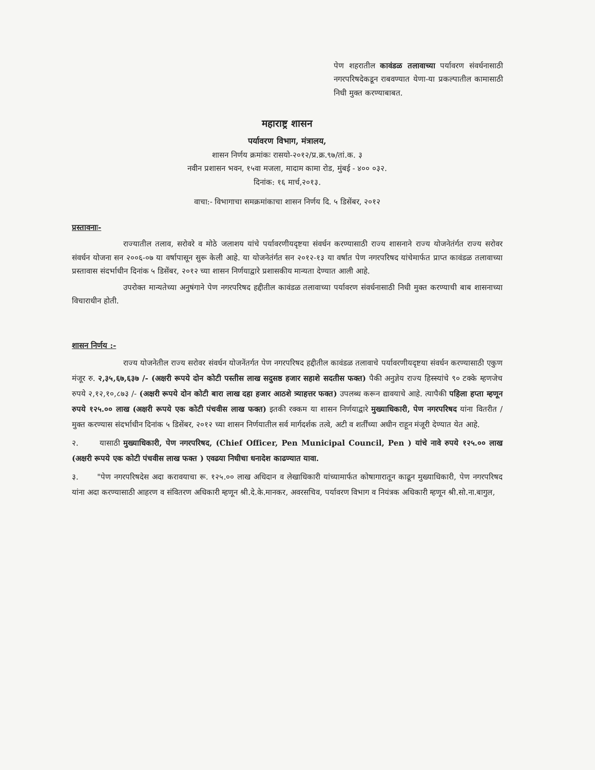पेण शहरातील कावंडळ तलावाच्या पर्यावरण संवर्धनासाठी नगरपरिषदेकडून राबवण्यात येणा-या प्रकल्पातील कामासाठी निधी मुक्त करण्याबाबत.
महाराष्ट्र शासन
पर्यावरण विभाग, मंत्रालय,
शासन निर्णय क्रमांकः रासयो-२०१२/प्र.क्र.९७/तां.क. ३
नवीन प्रशासन भवन, १५वा मजला, मादाम कामा रोड, मुंबई - ४०० ०३२.
दिनांक: १६ मार्च,२०१३.
वाचा:- विभागाचा समक्रमांकाचा शासन निर्णय दि. ५ डिसेंबर, २०१२
प्रस्तावनाः-
राज्यातील तलाव, सरोवरे व मोठे जलाशय यांचे पर्यावरणीयदृष्टया संवर्धन करण्यासाठी राज्य शासनाने राज्य योजनेतंर्गत राज्य सरोवर संवर्धन योजना सन २००६-०७ या वर्षापासून सुरू केली आहे. या योजनेतंर्गत सन २०१२-१३ या वर्षात पेण नगरपरिषद यांचेमार्फत प्राप्त कावंडळ तलावाच्या प्रस्तावास संदर्भाधीन दिनांक ५ डिसेंबर, २०१२ च्या शासन निर्णयाद्वारे प्रशासकीय मान्यता देण्यात आली आहे.
उपरोक्त मान्यतेच्या अनुषंगाने पेण नगरपरिषद हद्दीतील कावंडळ तलावाच्या पर्यावरण संवर्धनासाठी निधी मुक्त करण्याची बाब शासनाच्या विचाराधीन होती.
शासन निर्णय :-
राज्य योजनेतील राज्य सरोवर संवर्धन योजनेंतर्गत पेण नगरपरिषद हद्दीतील कावंडळ तलावाचे पर्यावरणीयदृष्टया संवर्धन करण्यासाठी एकुण मंजूर रु. २,३५,६७,६३७ /- (अक्षरी रूपये दोन कोटी पस्तीस लाख सदुसष्ठ हजार सहाशे सदतीस फक्त) पैकी अनुज्ञेय राज्य हिस्स्यांचे ९० टक्के म्हणजेच रुपये २,१२,१०,८७३ /- (अक्षरी रूपये दोन कोटी बारा लाख दहा हजार आठशे त्र्याहत्तर फक्त) उपलब्ध करून द्यावयाचे आहे. त्यापैकी पहिला हप्ता म्हणून रुपये १२५.०० लाख (अक्षरी रूपये एक कोटी पंचवीस लाख फक्त) इतकी रक्कम या शासन निर्णयाद्वारे मुख्याधिकारी, पेण नगरपरिषद यांना वितरीत / मुक्त करण्यास संदर्भाधीन दिनांक ५ डिसेंबर, २०१२ च्या शासन निर्णयातील सर्व मार्गदर्शक तत्वे, अटी व शर्तींच्या अधीन राहून मंजूरी देण्यात येत आहे.
२. यासाठी मुख्याधिकारी, पेण नगरपरिषद, (Chief Officer, Pen Municipal Council, Pen ) यांचे नावे रुपये १२५.०० लाख (अक्षरी रूपये एक कोटी पंचवीस लाख फक्त ) एवढया निधीचा धनादेश काढण्यात यावा.
३. "पेण नगरपरिषदेस अदा करावयाचा रू. १२५.०० लाख अधिदान व लेखाधिकारी यांच्यामार्फत कोषागारातून काढून मुख्याधिकारी, पेण नगरपरिषद यांना अदा करण्यासाठी आहरण व संवितरण अधिकारी म्हणून श्री.दे.के.मानकर, अवरसचिव, पर्यावरण विभाग व नियंत्रक अधिकारी म्हणून श्री.सो.ना.बागुल,